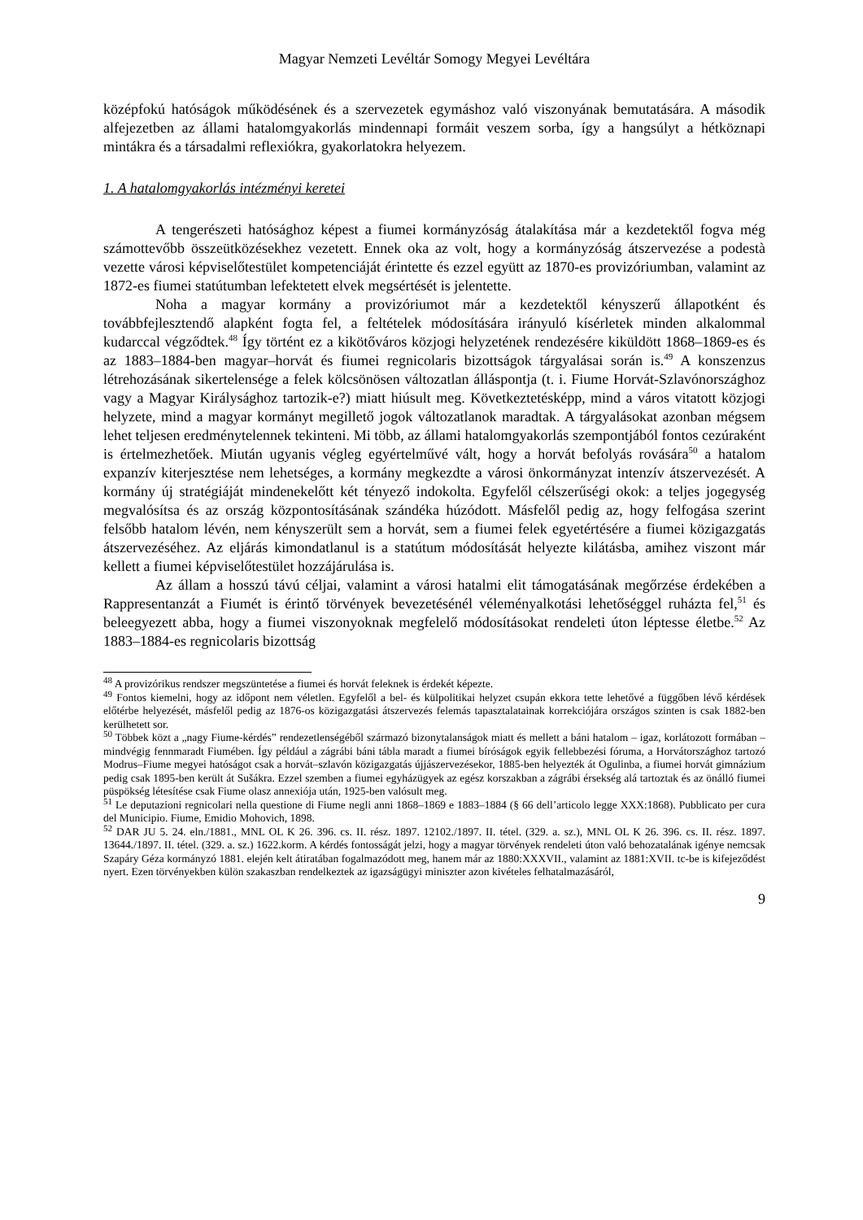Magyar Nemzeti Levéltár Somogy Megyei Levéltára
középfokú hatóságok működésének és a szervezetek egymáshoz való viszonyának bemutatására. A második alfejezetben az állami hatalomgyakorlás mindennapi formáit veszem sorba, így a hangsúlyt a hétköznapi mintákra és a társadalmi reflexiókra, gyakorlatokra helyezem.
1. A hatalomgyakorlás intézményi keretei
A tengerészeti hatósághoz képest a fiumei kormányzóság átalakítása már a kezdetektől fogva még számottevőbb összeütközésekhez vezetett. Ennek oka az volt, hogy a kormányzóság átszervezése a podestà vezette városi képviselőtestület kompetenciáját érintette és ezzel együtt az 1870-es provizóriumban, valamint az 1872-es fiumei statútumban lefektetett elvek megsértését is jelentette.
Noha a magyar kormány a provizóriumot már a kezdetektől kényszerű állapotként és továbbfejlesztendő alapként fogta fel, a feltételek módosítására irányuló kísérletek minden alkalommal kudarccal végződtek.<sup>48</sup> Így történt ez a kikötőváros közjogi helyzetének rendezésére kiküldött 1868–1869-es és az 1883–1884-ben magyar–horvát és fiumei regnicolaris bizottságok tárgyalásai során is.<sup>49</sup> A konszenzus létrehozásának sikertelensége a felek kölcsönösen változatlan álláspontja (t. i. Fiume Horvát-Szlavónországhoz vagy a Magyar Királysághoz tartozik-e?) miatt hiúsult meg. Következtetésképp, mind a város vitatott közjogi helyzete, mind a magyar kormányt megillető jogok változatlanok maradtak. A tárgyalásokat azonban mégsem lehet teljesen eredménytelennek tekinteni. Mi több, az állami hatalomgyakorlás szempontjából fontos cezúraként is értelmezhetőek. Miután ugyanis végleg egyértelművé vált, hogy a horvát befolyás rovására<sup>50</sup> a hatalom expanzív kiterjesztése nem lehetséges, a kormány megkezdte a városi önkormányzat intenzív átszervezését. A kormány új stratégiáját mindenekelőtt két tényező indokolta. Egyfelől célszerűségi okok: a teljes jogegység megvalósítsa és az ország központosításának szándéka húzódott. Másfelől pedig az, hogy felfogása szerint felsőbb hatalom lévén, nem kényszerült sem a horvát, sem a fiumei felek egyetértésére a fiumei közigazgatás átszervezéséhez. Az eljárás kimondatlanul is a statútum módosítását helyezte kilátásba, amihez viszont már kellett a fiumei képviselőtestület hozzájárulása is.
Az állam a hosszú távú céljai, valamint a városi hatalmi elit támogatásának megőrzése érdekében a Rappresentanzát a Fiumét is érintő törvények bevezetésénél véleményalkotási lehetőséggel ruházta fel,<sup>51</sup> és beleegyezett abba, hogy a fiumei viszonyoknak megfelelő módosításokat rendeleti úton léptesse életbe.<sup>52</sup> Az 1883–1884-es regnicolaris bizottság
<sup>48</sup> A provizórikus rendszer megszüntetése a fiumei és horvát feleknek is érdekét képezte.
<sup>49</sup> Fontos kiemelni, hogy az időpont nem véletlen. Egyfelől a bel- és külpolitikai helyzet csupán ekkora tette lehetővé a függőben lévő kérdések előtérbe helyezését, másfelől pedig az 1876-os közigazgatási átszervezés felemás tapasztalatainak korrekciójára országos szinten is csak 1882-ben kerülhetett sor.
<sup>50</sup> Többek közt a „nagy Fiume-kérdés” rendezetlenségéből származó bizonytalanságok miatt és mellett a báni hatalom – igaz, korlátozott formában –mindvégig fennmaradt Fiumében. Így például a zágrábi báni tábla maradt a fiumei bíróságok egyik fellebbezési fóruma, a Horvátországhoz tartozó Modrus–Fiume megyei hatóságot csak a horvát–szlavón közigazgatás újjászervezésekor, 1885-ben helyezték át Ogulinba, a fiumei horvát gimnázium pedig csak 1895-ben került át Sušákra. Ezzel szemben a fiumei egyházügyek az egész korszakban a zágrábi érsekség alá tartoztak és az önálló fiumei püspökség létesítése csak Fiume olasz annexiója után, 1925-ben valósult meg.
<sup>51</sup> Le deputazioni regnicolari nella questione di Fiume negli anni 1868–1869 e 1883–1884 (§ 66 dell’articolo legge XXX:1868). Pubblicato per cura del Municipio. Fiume, Emidio Mohovich, 1898.
<sup>52</sup> DAR JU 5. 24. eln./1881., MNL OL K 26. 396. cs. II. rész. 1897. 12102./1897. II. tétel. (329. a. sz.), MNL OL K 26. 396. cs. II. rész. 1897. 13644./1897. II. tétel. (329. a. sz.) 1622.korm. A kérdés fontosságát jelzi, hogy a magyar törvények rendeleti úton való behozatalának igénye nemcsak Szapáry Géza kormányzó 1881. elején kelt átiratában fogalmazódott meg, hanem már az 1880:XXXVII., valamint az 1881:XVII. tc-be is kifejeződést nyert. Ezen törvényekben külön szakaszban rendelkeztek az igazságügyi miniszter azon kivételes felhatalmazásáról,
9